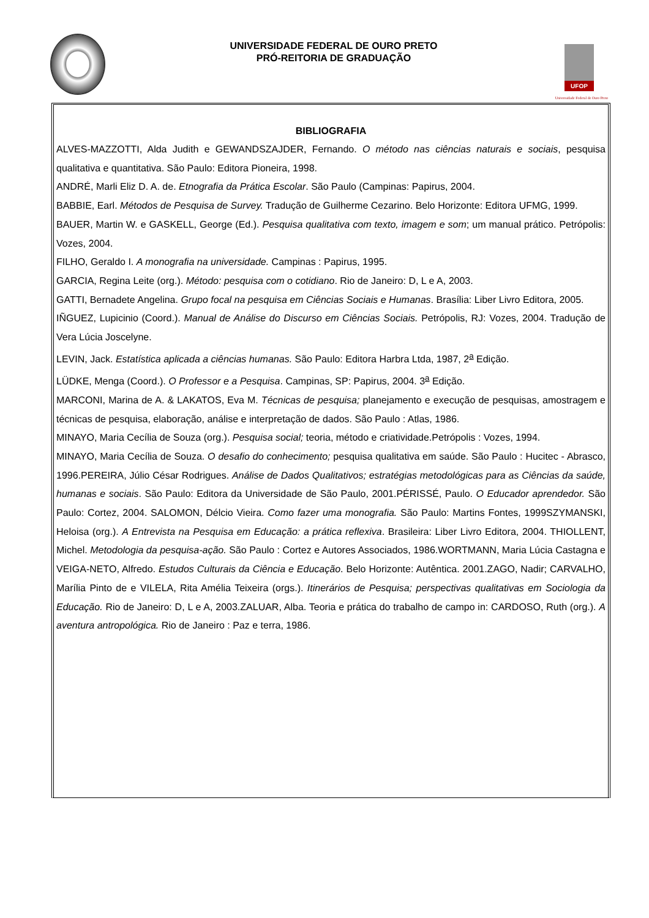UNIVERSIDADE FEDERAL DE OURO PRETO
PRÓ-REITORIA DE GRADUAÇÃO
UFOP
Universidade Federal de Ouro Preto
BIBLIOGRAFIA
ALVES-MAZZOTTI, Alda Judith e GEWANDSZAJDER, Fernando. O método nas ciências naturais e sociais, pesquisa qualitativa e quantitativa. São Paulo: Editora Pioneira, 1998.
ANDRÉ, Marli Eliz D. A. de. Etnografia da Prática Escolar. São Paulo (Campinas: Papirus, 2004.
BABBIE, Earl. Métodos de Pesquisa de Survey. Tradução de Guilherme Cezarino. Belo Horizonte: Editora UFMG, 1999.
BAUER, Martin W. e GASKELL, George (Ed.). Pesquisa qualitativa com texto, imagem e som; um manual prático. Petrópolis: Vozes, 2004.
FILHO, Geraldo I. A monografia na universidade. Campinas : Papirus, 1995.
GARCIA, Regina Leite (org.). Método: pesquisa com o cotidiano. Rio de Janeiro: D, L e A, 2003.
GATTI, Bernadete Angelina. Grupo focal na pesquisa em Ciências Sociais e Humanas. Brasília: Liber Livro Editora, 2005.
IÑGUEZ, Lupicinio (Coord.). Manual de Análise do Discurso em Ciências Sociais. Petrópolis, RJ: Vozes, 2004. Tradução de Vera Lúcia Joscelyne.
LEVIN, Jack. Estatística aplicada a ciências humanas. São Paulo: Editora Harbra Ltda, 1987, 2<sup>a</sup> Edição.
LÜDKE, Menga (Coord.). O Professor e a Pesquisa. Campinas, SP: Papirus, 2004. 3<sup>a</sup> Edição.
MARCONI, Marina de A. & LAKATOS, Eva M. Técnicas de pesquisa; planejamento e execução de pesquisas, amostragem e técnicas de pesquisa, elaboração, análise e interpretação de dados. São Paulo : Atlas, 1986.
MINAYO, Maria Cecília de Souza (org.). Pesquisa social; teoria, método e criatividade.Petrópolis : Vozes, 1994.
MINAYO, Maria Cecília de Souza. O desafio do conhecimento; pesquisa qualitativa em saúde. São Paulo : Hucitec - Abrasco, 1996.PEREIRA, Júlio César Rodrigues. Análise de Dados Qualitativos; estratégias metodológicas para as Ciências da saúde, humanas e sociais. São Paulo: Editora da Universidade de São Paulo, 2001.PÉRISSÉ, Paulo. O Educador aprendedor. São Paulo: Cortez, 2004. SALOMON, Délcio Vieira. Como fazer uma monografia. São Paulo: Martins Fontes, 1999SZYMANSKI, Heloisa (org.). A Entrevista na Pesquisa em Educação: a prática reflexiva. Brasileira: Liber Livro Editora, 2004. THIOLLENT, Michel. Metodologia da pesquisa-ação. São Paulo : Cortez e Autores Associados, 1986.WORTMANN, Maria Lúcia Castagna e VEIGA-NETO, Alfredo. Estudos Culturais da Ciência e Educação. Belo Horizonte: Autêntica. 2001.ZAGO, Nadir; CARVALHO, Marília Pinto de e VILELA, Rita Amélia Teixeira (orgs.). Itinerários de Pesquisa; perspectivas qualitativas em Sociologia da Educação. Rio de Janeiro: D, L e A, 2003.ZALUAR, Alba. Teoria e prática do trabalho de campo in: CARDOSO, Ruth (org.). A aventura antropológica. Rio de Janeiro : Paz e terra, 1986.